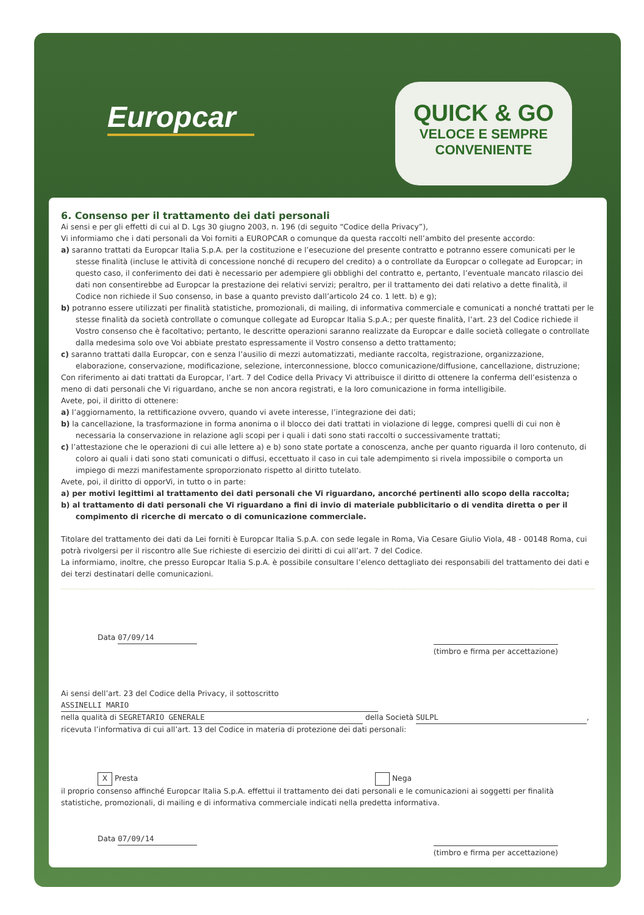Europcar
QUICK & GO
VELOCE E SEMPRE
CONVENIENTE
6. Consenso per il trattamento dei dati personali
Ai sensi e per gli effetti di cui al D. Lgs 30 giugno 2003, n. 196 (di seguito “Codice della Privacy”),
Vi informiamo che i dati personali da Voi forniti a EUROPCAR o comunque da questa raccolti nell’ambito del presente accordo:
a) saranno trattati da Europcar Italia S.p.A. per la costituzione e l’esecuzione del presente contratto e potranno essere comunicati per le stesse finalità (incluse le attività di concessione nonché di recupero del credito) a o controllate da Europcar o collegate ad Europcar; in questo caso, il conferimento dei dati è necessario per adempiere gli obblighi del contratto e, pertanto, l’eventuale mancato rilascio dei dati non consentirebbe ad Europcar la prestazione dei relativi servizi; peraltro, per il trattamento dei dati relativo a dette finalità, il Codice non richiede il Suo consenso, in base a quanto previsto dall’articolo 24 co. 1 lett. b) e g);
b) potranno essere utilizzati per finalità statistiche, promozionali, di mailing, di informativa commerciale e comunicati a nonché trattati per le stesse finalità da società controllate o comunque collegate ad Europcar Italia S.p.A.; per queste finalità, l’art. 23 del Codice richiede il Vostro consenso che è facoltativo; pertanto, le descritte operazioni saranno realizzate da Europcar e dalle società collegate o controllate dalla medesima solo ove Voi abbiate prestato espressamente il Vostro consenso a detto trattamento;
c) saranno trattati dalla Europcar, con e senza l’ausilio di mezzi automatizzati, mediante raccolta, registrazione, organizzazione, elaborazione, conservazione, modificazione, selezione, interconnessione, blocco comunicazione/diffusione, cancellazione, distruzione;
Con riferimento ai dati trattati da Europcar, l’art. 7 del Codice della Privacy Vi attribuisce il diritto di ottenere la conferma dell’esistenza o meno di dati personali che Vi riguardano, anche se non ancora registrati, e la loro comunicazione in forma intelligibile.
Avete, poi, il diritto di ottenere:
a) l’aggiornamento, la rettificazione ovvero, quando vi avete interesse, l’integrazione dei dati;
b) la cancellazione, la trasformazione in forma anonima o il blocco dei dati trattati in violazione di legge, compresi quelli di cui non è necessaria la conservazione in relazione agli scopi per i quali i dati sono stati raccolti o successivamente trattati;
c) l’attestazione che le operazioni di cui alle lettere a) e b) sono state portate a conoscenza, anche per quanto riguarda il loro contenuto, di coloro ai quali i dati sono stati comunicati o diffusi, eccettuato il caso in cui tale adempimento si rivela impossibile o comporta un impiego di mezzi manifestamente sproporzionato rispetto al diritto tutelato.
Avete, poi, il diritto di opporVi, in tutto o in parte:
a) per motivi legittimi al trattamento dei dati personali che Vi riguardano, ancorché pertinenti allo scopo della raccolta;
b) al trattamento di dati personali che Vi riguardano a fini di invio di materiale pubblicitario o di vendita diretta o per il compimento di ricerche di mercato o di comunicazione commerciale.
Titolare del trattamento dei dati da Lei forniti è Europcar Italia S.p.A. con sede legale in Roma, Via Cesare Giulio Viola, 48 - 00148 Roma, cui potrà rivolgersi per il riscontro alle Sue richieste di esercizio dei diritti di cui all’art. 7 del Codice.
La informiamo, inoltre, che presso Europcar Italia S.p.A. è possibile consultare l’elenco dettagliato dei responsabili del trattamento dei dati e dei terzi destinatari delle comunicazioni.
Data 07/09/14 (timbro e firma per accettazione)
Ai sensi dell’art. 23 del Codice della Privacy, il sottoscritto ASSINELLI MARIO
nella qualità di SEGRETARIO GENERALE della Società SULPL,
ricevuta l’informativa di cui all’art. 13 del Codice in materia di protezione dei dati personali:
X Presta Nega
il proprio consenso affinché Europcar Italia S.p.A. effettui il trattamento dei dati personali e le comunicazioni ai soggetti per finalità statistiche, promozionali, di mailing e di informativa commerciale indicati nella predetta informativa.
Data 07/09/14 (timbro e firma per accettazione)